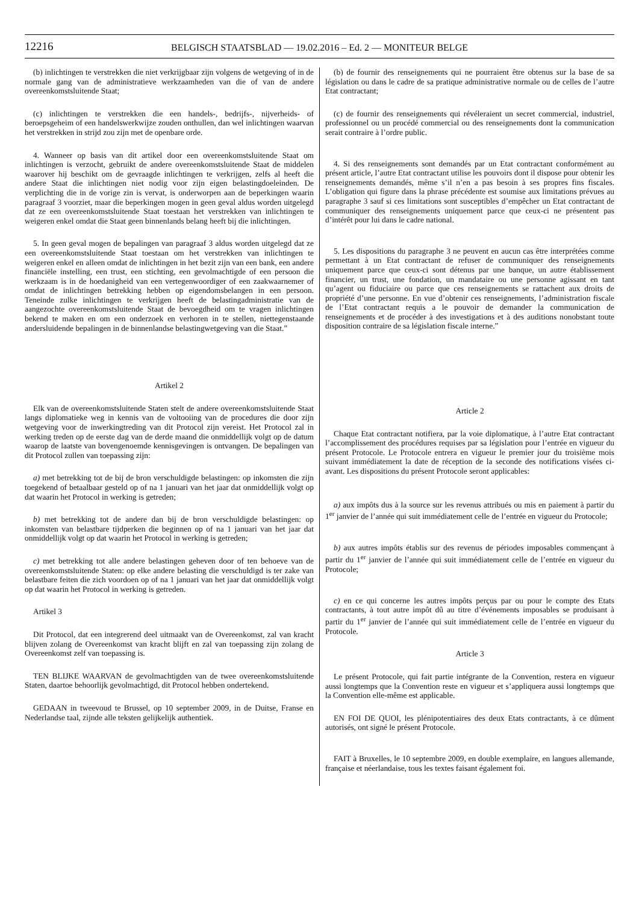12216
BELGISCH STAATSBLAD — 19.02.2016 – Ed. 2 — MONITEUR BELGE
(b) inlichtingen te verstrekken die niet verkrijgbaar zijn volgens de wetgeving of in de normale gang van de administratieve werkzaamheden van die of van de andere overeenkomstsluitende Staat;
(c) inlichtingen te verstrekken die een handels-, bedrijfs-, nijverheids- of beroepsgeheim of een handelswerkwijze zouden onthullen, dan wel inlichtingen waarvan het verstrekken in strijd zou zijn met de openbare orde.
4. Wanneer op basis van dit artikel door een overeenkomstsluitende Staat om inlichtingen is verzocht, gebruikt de andere overeenkomstsluitende Staat de middelen waarover hij beschikt om de gevraagde inlichtingen te verkrijgen, zelfs al heeft die andere Staat die inlichtingen niet nodig voor zijn eigen belastingdoeleinden. De verplichting die in de vorige zin is vervat, is onderworpen aan de beperkingen waarin paragraaf 3 voorziet, maar die beperkingen mogen in geen geval aldus worden uitgelegd dat ze een overeenkomstsluitende Staat toestaan het verstrekken van inlichtingen te weigeren enkel omdat die Staat geen binnenlands belang heeft bij die inlichtingen.
5. In geen geval mogen de bepalingen van paragraaf 3 aldus worden uitgelegd dat ze een overeenkomstsluitende Staat toestaan om het verstrekken van inlichtingen te weigeren enkel en alleen omdat de inlichtingen in het bezit zijn van een bank, een andere financiële instelling, een trust, een stichting, een gevolmachtigde of een persoon die werkzaam is in de hoedanigheid van een vertegenwoordiger of een zaakwaarnemer of omdat de inlichtingen betrekking hebben op eigendomsbelangen in een persoon. Teneinde zulke inlichtingen te verkrijgen heeft de belastingadministratie van de aangezochte overeenkomstsluitende Staat de bevoegdheid om te vragen inlichtingen bekend te maken en om een onderzoek en verhoren in te stellen, niettegenstaande andersluidende bepalingen in de binnenlandse belastingwetgeving van die Staat.”
Artikel 2
Elk van de overeenkomstsluitende Staten stelt de andere overeenkomstsluitende Staat langs diplomatieke weg in kennis van de voltooiing van de procedures die door zijn wetgeving voor de inwerkingtreding van dit Protocol zijn vereist. Het Protocol zal in werking treden op de eerste dag van de derde maand die onmiddellijk volgt op de datum waarop de laatste van bovengenoemde kennisgevingen is ontvangen. De bepalingen van dit Protocol zullen van toepassing zijn:
a) met betrekking tot de bij de bron verschuldigde belastingen: op inkomsten die zijn toegekend of betaalbaar gesteld op of na 1 januari van het jaar dat onmiddellijk volgt op dat waarin het Protocol in werking is getreden;
b) met betrekking tot de andere dan bij de bron verschuldigde belastingen: op inkomsten van belastbare tijdperken die beginnen op of na 1 januari van het jaar dat onmiddellijk volgt op dat waarin het Protocol in werking is getreden;
c) met betrekking tot alle andere belastingen geheven door of ten behoeve van de overeenkomstsluitende Staten: op elke andere belasting die verschuldigd is ter zake van belastbare feiten die zich voordoen op of na 1 januari van het jaar dat onmiddellijk volgt op dat waarin het Protocol in werking is getreden.
Artikel 3
Dit Protocol, dat een integrerend deel uitmaakt van de Overeenkomst, zal van kracht blijven zolang de Overeenkomst van kracht blijft en zal van toepassing zijn zolang de Overeenkomst zelf van toepassing is.
TEN BLIJKE WAARVAN de gevolmachtigden van de twee overeenkomstsluitende Staten, daartoe behoorlijk gevolmachtigd, dit Protocol hebben ondertekend.
GEDAAN in tweevoud te Brussel, op 10 september 2009, in de Duitse, Franse en Nederlandse taal, zijnde alle teksten gelijkelijk authentiek.
(b) de fournir des renseignements qui ne pourraient être obtenus sur la base de sa législation ou dans le cadre de sa pratique administrative normale ou de celles de l’autre Etat contractant;
(c) de fournir des renseignements qui révéleraient un secret commercial, industriel, professionnel ou un procédé commercial ou des renseignements dont la communication serait contraire à l’ordre public.
4. Si des renseignements sont demandés par un Etat contractant conformément au présent article, l’autre Etat contractant utilise les pouvoirs dont il dispose pour obtenir les renseignements demandés, même s’il n’en a pas besoin à ses propres fins fiscales. L’obligation qui figure dans la phrase précédente est soumise aux limitations prévues au paragraphe 3 sauf si ces limitations sont susceptibles d’empêcher un Etat contractant de communiquer des renseignements uniquement parce que ceux-ci ne présentent pas d’intérêt pour lui dans le cadre national.
5. Les dispositions du paragraphe 3 ne peuvent en aucun cas être interprétées comme permettant à un Etat contractant de refuser de communiquer des renseignements uniquement parce que ceux-ci sont détenus par une banque, un autre établissement financier, un trust, une fondation, un mandataire ou une personne agissant en tant qu’agent ou fiduciaire ou parce que ces renseignements se rattachent aux droits de propriété d’une personne. En vue d’obtenir ces renseignements, l’administration fiscale de l’Etat contractant requis a le pouvoir de demander la communication de renseignements et de procéder à des investigations et à des auditions nonobstant toute disposition contraire de sa législation fiscale interne.”
Article 2
Chaque Etat contractant notifiera, par la voie diplomatique, à l’autre Etat contractant l’accomplissement des procédures requises par sa législation pour l’entrée en vigueur du présent Protocole. Le Protocole entrera en vigueur le premier jour du troisième mois suivant immédiatement la date de réception de la seconde des notifications visées ci-avant. Les dispositions du présent Protocole seront applicables:
a) aux impôts dus à la source sur les revenus attribués ou mis en paiement à partir du 1<sup>er</sup> janvier de l’année qui suit immédiatement celle de l’entrée en vigueur du Protocole;
b) aux autres impôts établis sur des revenus de périodes imposables commençant à partir du 1<sup>er</sup> janvier de l’année qui suit immédiatement celle de l’entrée en vigueur du Protocole;
c) en ce qui concerne les autres impôts perçus par ou pour le compte des Etats contractants, à tout autre impôt dû au titre d’événements imposables se produisant à partir du 1<sup>er</sup> janvier de l’année qui suit immédiatement celle de l’entrée en vigueur du Protocole.
Article 3
Le présent Protocole, qui fait partie intégrante de la Convention, restera en vigueur aussi longtemps que la Convention reste en vigueur et s’appliquera aussi longtemps que la Convention elle-même est applicable.
EN FOI DE QUOI, les plénipotentiaires des deux Etats contractants, à ce dûment autorisés, ont signé le présent Protocole.
FAIT à Bruxelles, le 10 septembre 2009, en double exemplaire, en langues allemande, française et néerlandaise, tous les textes faisant également foi.